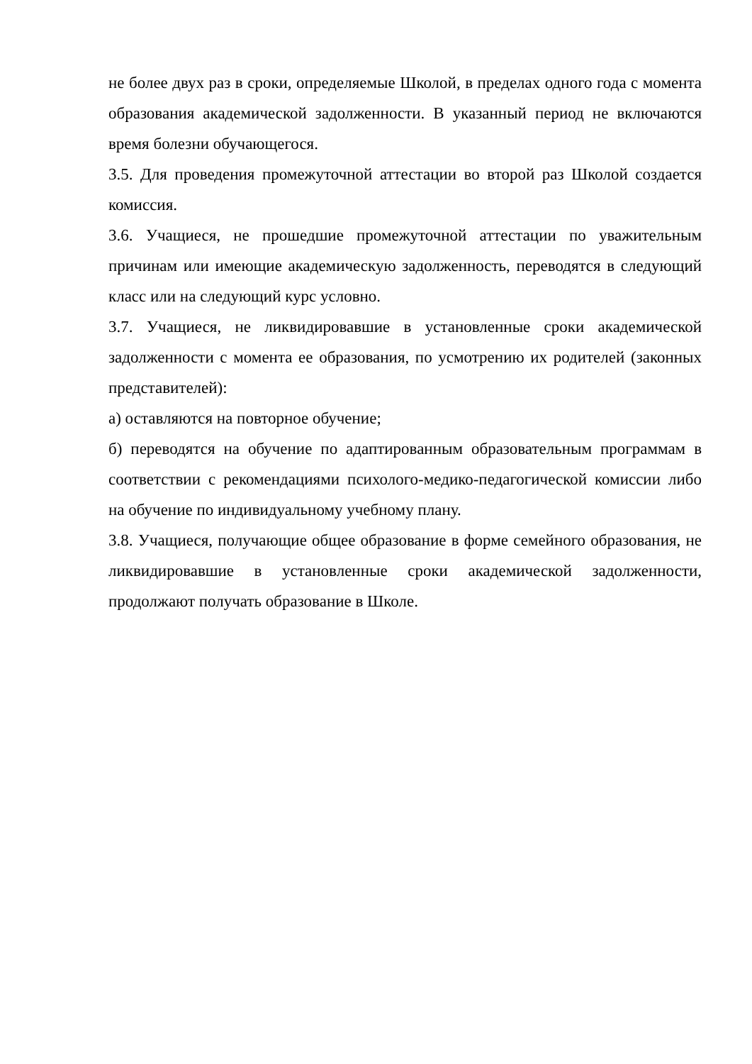не более двух раз в сроки, определяемые Школой, в пределах одного года с момента образования академической задолженности. В указанный период не включаются время болезни обучающегося.
3.5. Для проведения промежуточной аттестации во второй раз Школой создается комиссия.
3.6. Учащиеся, не прошедшие промежуточной аттестации по уважительным причинам или имеющие академическую задолженность, переводятся в следующий класс или на следующий курс условно.
3.7. Учащиеся, не ликвидировавшие в установленные сроки академической задолженности с момента ее образования, по усмотрению их родителей (законных представителей):
а) оставляются на повторное обучение;
б) переводятся на обучение по адаптированным образовательным программам в соответствии с рекомендациями психолого-медико-педагогической комиссии либо на обучение по индивидуальному учебному плану.
3.8. Учащиеся, получающие общее образование в форме семейного образования, не ликвидировавшие в установленные сроки академической задолженности, продолжают получать образование в Школе.